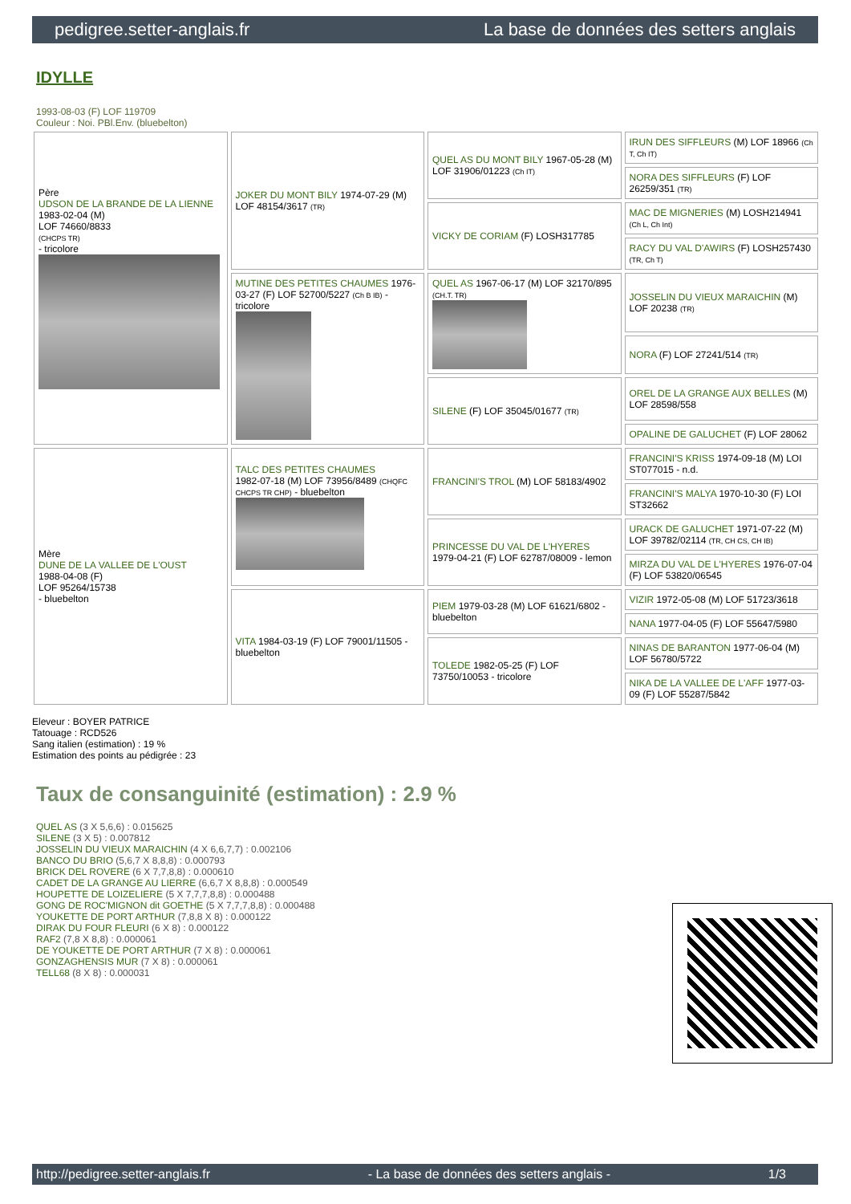pedigree.setter-anglais.fr La base de données des setters anglais
IDYLLE
1993-08-03 (F) LOF 119709
Couleur : Noi. PBl.Env. (bluebelton)
| Père UDSON DE LA BRANDE DE LA LIENNE 1983-02-04 (M) LOF 74660/8833 (CHCPS TR) - tricolore | JOKER DU MONT BILY 1974-07-29 (M) LOF 48154/3617 (TR) | QUEL AS DU MONT BILY 1967-05-28 (M) LOF 31906/01223 (Ch IT) | IRUN DES SIFFLEURS (M) LOF 18966 (Ch T, Ch IT) |
| | | | NORA DES SIFFLEURS (F) LOF 26259/351 (TR) |
| | | VICKY DE CORIAM (F) LOSH317785 | MAC DE MIGNERIES (M) LOSH214941 (Ch L, Ch Int) |
| | | | RACY DU VAL D'AWIRS (F) LOSH257430 (TR, Ch T) |
| | MUTINE DES PETITES CHAUMES 1976-03-27 (F) LOF 52700/5227 (Ch B IB) - tricolore | QUEL AS 1967-06-17 (M) LOF 32170/895 (CH.T. TR) | JOSSELIN DU VIEUX MARAICHIN (M) LOF 20238 (TR) |
| | | | NORA (F) LOF 27241/514 (TR) |
| | | SILENE (F) LOF 35045/01677 (TR) | OREL DE LA GRANGE AUX BELLES (M) LOF 28598/558 |
| | | | OPALINE DE GALUCHET (F) LOF 28062 |
| Mère DUNE DE LA VALLEE DE L'OUST 1988-04-08 (F) LOF 95264/15738 - bluebelton | TALC DES PETITES CHAUMES 1982-07-18 (M) LOF 73956/8489 (CHQFC CHCPS TR CHP) - bluebelton | FRANCINI'S TROL (M) LOF 58183/4902 | FRANCINI'S KRISS 1974-09-18 (M) LOI ST077015 - n.d. |
| | | | FRANCINI'S MALYA 1970-10-30 (F) LOI ST32662 |
| | | PRINCESSE DU VAL DE L'HYERES 1979-04-21 (F) LOF 62787/08009 - lemon | URACK DE GALUCHET 1971-07-22 (M) LOF 39782/02114 (TR, CH CS, CH IB) |
| | | | MIRZA DU VAL DE L'HYERES 1976-07-04 (F) LOF 53820/06545 |
| | VITA 1984-03-19 (F) LOF 79001/11505 - bluebelton | PIEM 1979-03-28 (M) LOF 61621/6802 - bluebelton | VIZIR 1972-05-08 (M) LOF 51723/3618 |
| | | | NANA 1977-04-05 (F) LOF 55647/5980 |
| | | TOLEDE 1982-05-25 (F) LOF 73750/10053 - tricolore | NINAS DE BARANTON 1977-06-04 (M) LOF 56780/5722 |
| | | | NIKA DE LA VALLEE DE L'AFF 1977-03-09 (F) LOF 55287/5842 |
Eleveur : BOYER PATRICE
Tatouage : RCD526
Sang italien (estimation) : 19 %
Estimation des points au pédigrée : 23
Taux de consanguinité (estimation) : 2.9 %
QUEL AS (3 X 5,6,6) : 0.015625
SILENE (3 X 5) : 0.007812
JOSSELIN DU VIEUX MARAICHIN (4 X 6,6,7,7) : 0.002106
BANCO DU BRIO (5,6,7 X 8,8,8) : 0.000793
BRICK DEL ROVERE (6 X 7,7,8,8) : 0.000610
CADET DE LA GRANGE AU LIERRE (6,6,7 X 8,8,8) : 0.000549
HOUPETTE DE LOIZELIERE (5 X 7,7,7,8,8) : 0.000488
GONG DE ROC'MIGNON dit GOETHE (5 X 7,7,7,8,8) : 0.000488
YOUKETTE DE PORT ARTHUR (7,8,8 X 8) : 0.000122
DIRAK DU FOUR FLEURI (6 X 8) : 0.000122
RAF2 (7,8 X 8,8) : 0.000061
DE YOUKETTE DE PORT ARTHUR (7 X 8) : 0.000061
GONZAGHENSIS MUR (7 X 8) : 0.000061
TELL68 (8 X 8) : 0.000031
http://pedigree.setter-anglais.fr - La base de données des setters anglais - 1/3